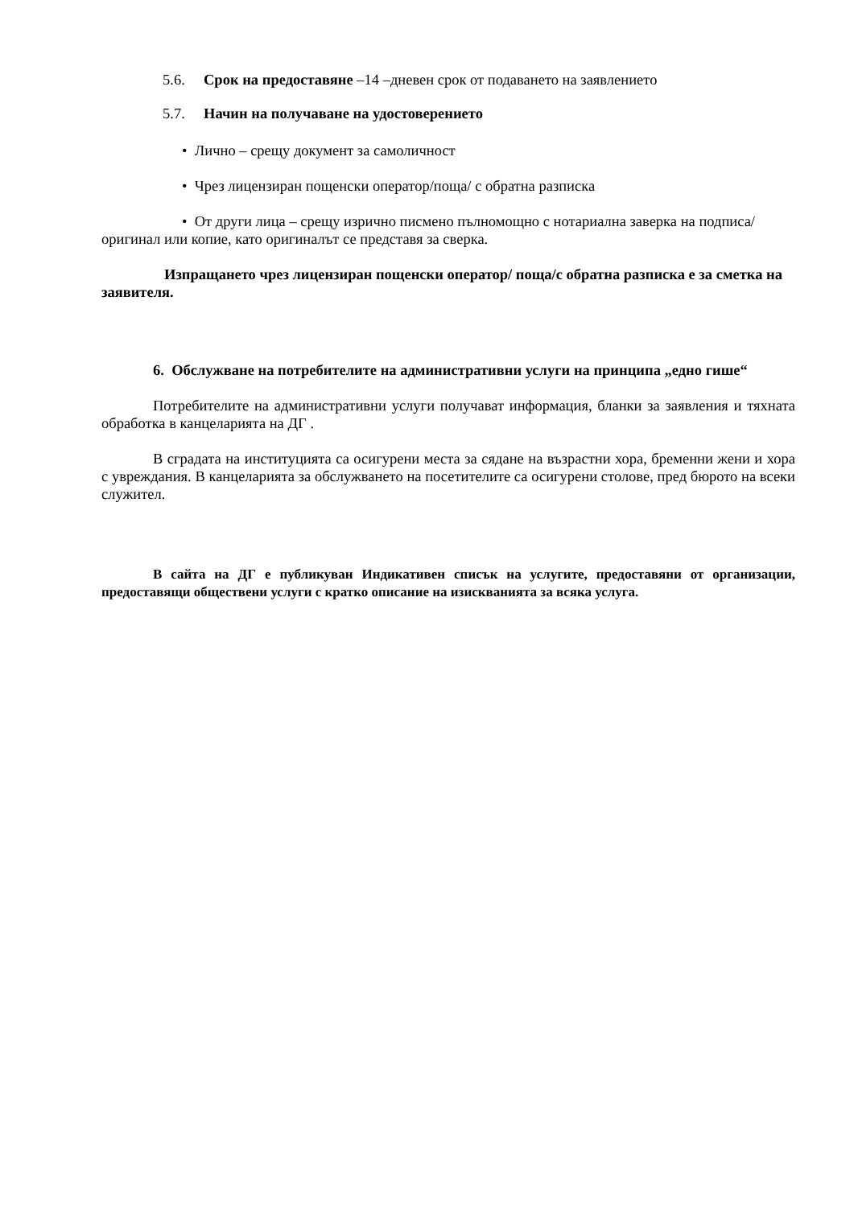5.6. Срок на предоставяне –14 –дневен срок от подаването на заявлението
5.7. Начин на получаване на удостоверението
• Лично – срещу документ за самоличност
• Чрез лицензиран пощенски оператор/поща/ с обратна разписка
• От други лица – срещу изрично писмено пълномощно с нотариална заверка на подписа/оригинал или копие, като оригиналът се представя за сверка.
Изпращането чрез лицензиран пощенски оператор/ поща/с обратна разписка е за сметка на заявителя.
6. Обслужване на потребителите на административни услуги на принципа „едно гише“
Потребителите на административни услуги получават информация, бланки за заявления и тяхната обработка в канцеларията на ДГ .
В сградата на институцията са осигурени места за сядане на възрастни хора, бременни жени и хора с увреждания. В канцеларията за обслужването на посетителите са осигурени столове, пред бюрото на всеки служител.
В сайта на ДГ е публикуван Индикативен списък на услугите, предоставяни от организации, предоставящи обществени услуги с кратко описание на изискванията за всяка услуга.